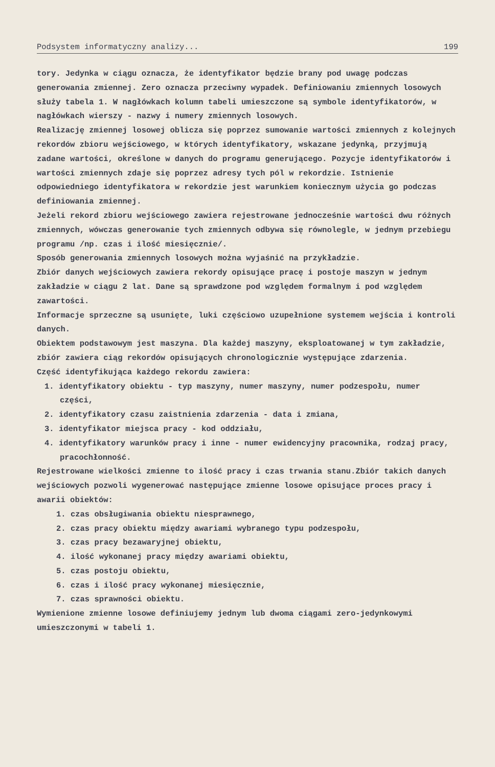Podsystem informatyczny analizy... 199
tory. Jedynka w ciągu oznacza, że identyfikator będzie brany pod uwagę podczas generowania zmiennej. Zero oznacza przeciwny wypadek. Definiowaniu zmiennych losowych służy tabela 1. W nagłówkach kolumn tabeli umieszczone są symbole identyfikatorów, w nagłówkach wierszy - nazwy i numery zmiennych losowych.
Realizację zmiennej losowej oblicza się poprzez sumowanie wartości zmiennych z kolejnych rekordów zbioru wejściowego, w których identyfikatory, wskazane jedynką, przyjmują zadane wartości, określone w danych do programu generującego. Pozycje identyfikatorów i wartości zmiennych zdaje się poprzez adresy tych pól w rekordzie. Istnienie odpowiedniego identyfikatora w rekordzie jest warunkiem koniecznym użycia go podczas definiowania zmiennej.
Jeżeli rekord zbioru wejściowego zawiera rejestrowane jednocześnie wartości dwu różnych zmiennych, wówczas generowanie tych zmiennych odbywa się równolegle, w jednym przebiegu programu /np. czas i ilość miesięcznie/.
Sposób generowania zmiennych losowych można wyjaśnić na przykładzie.
Zbiór danych wejściowych zawiera rekordy opisujące pracę i postoje maszyn w jednym zakładzie w ciągu 2 lat. Dane są sprawdzone pod względem formalnym i pod względem zawartości.
Informacje sprzeczne są usunięte, luki częściowo uzupełnione systemem wejścia i kontroli danych.
Obiektem podstawowym jest maszyna. Dla każdej maszyny, eksploatowanej w tym zakładzie, zbiór zawiera ciąg rekordów opisujących chronologicznie występujące zdarzenia.
Część identyfikująca każdego rekordu zawiera:
1. identyfikatory obiektu - typ maszyny, numer maszyny, numer podzespołu, numer części,
2. identyfikatory czasu zaistnienia zdarzenia - data i zmiana,
3. identyfikator miejsca pracy - kod oddziału,
4. identyfikatory warunków pracy i inne - numer ewidencyjny pracownika, rodzaj pracy, pracochłonność.
Rejestrowane wielkości zmienne to ilość pracy i czas trwania stanu.Zbiór takich danych wejściowych pozwoli wygenerować następujące zmienne losowe opisujące proces pracy i awarii obiektów:
1. czas obsługiwania obiektu niesprawnego,
2. czas pracy obiektu między awariami wybranego typu podzespołu,
3. czas pracy bezawaryjnej obiektu,
4. ilość wykonanej pracy między awariami obiektu,
5. czas postoju obiektu,
6. czas i ilość pracy wykonanej miesięcznie,
7. czas sprawności obiektu.
Wymienione zmienne losowe definiujemy jednym lub dwoma ciągami zero-jedynkowymi umieszczonymi w tabeli 1.